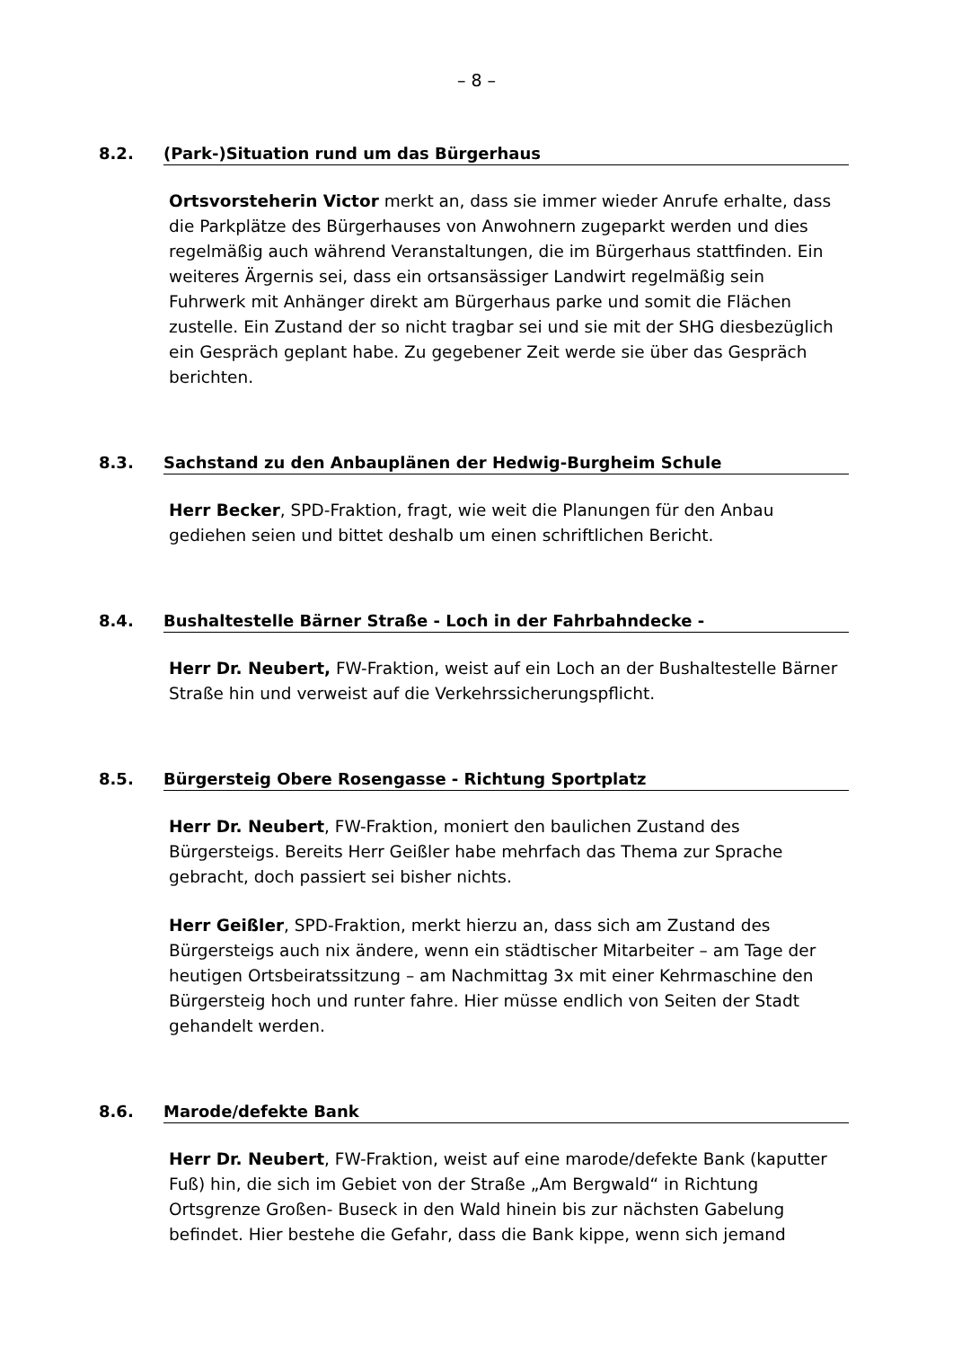– 8 –
8.2. (Park-)Situation rund um das Bürgerhaus
Ortsvorsteherin Victor merkt an, dass sie immer wieder Anrufe erhalte, dass die Parkplätze des Bürgerhauses von Anwohnern zugeparkt werden und dies regelmäßig auch während Veranstaltungen, die im Bürgerhaus stattfinden. Ein weiteres Ärgernis sei, dass ein ortsansässiger Landwirt regelmäßig sein Fuhrwerk mit Anhänger direkt am Bürgerhaus parke und somit die Flächen zustelle. Ein Zustand der so nicht tragbar sei und sie mit der SHG diesbezüglich ein Gespräch geplant habe. Zu gegebener Zeit werde sie über das Gespräch berichten.
8.3. Sachstand zu den Anbauplänen der Hedwig-Burgheim Schule
Herr Becker, SPD-Fraktion, fragt, wie weit die Planungen für den Anbau gediehen seien und bittet deshalb um einen schriftlichen Bericht.
8.4. Bushaltestelle Bärner Straße - Loch in der Fahrbahndecke -
Herr Dr. Neubert, FW-Fraktion, weist auf ein Loch an der Bushaltestelle Bärner Straße hin und verweist auf die Verkehrssicherungspflicht.
8.5. Bürgersteig Obere Rosengasse - Richtung Sportplatz
Herr Dr. Neubert, FW-Fraktion, moniert den baulichen Zustand des Bürgersteigs. Bereits Herr Geißler habe mehrfach das Thema zur Sprache gebracht, doch passiert sei bisher nichts.
Herr Geißler, SPD-Fraktion, merkt hierzu an, dass sich am Zustand des Bürgersteigs auch nix ändere, wenn ein städtischer Mitarbeiter – am Tage der heutigen Ortsbeiratssitzung – am Nachmittag 3x mit einer Kehrmaschine den Bürgersteig hoch und runter fahre. Hier müsse endlich von Seiten der Stadt gehandelt werden.
8.6. Marode/defekte Bank
Herr Dr. Neubert, FW-Fraktion, weist auf eine marode/defekte Bank (kaputter Fuß) hin, die sich im Gebiet von der Straße „Am Bergwald“ in Richtung Ortsgrenze Großen- Buseck in den Wald hinein bis zur nächsten Gabelung befindet. Hier bestehe die Gefahr, dass die Bank kippe, wenn sich jemand